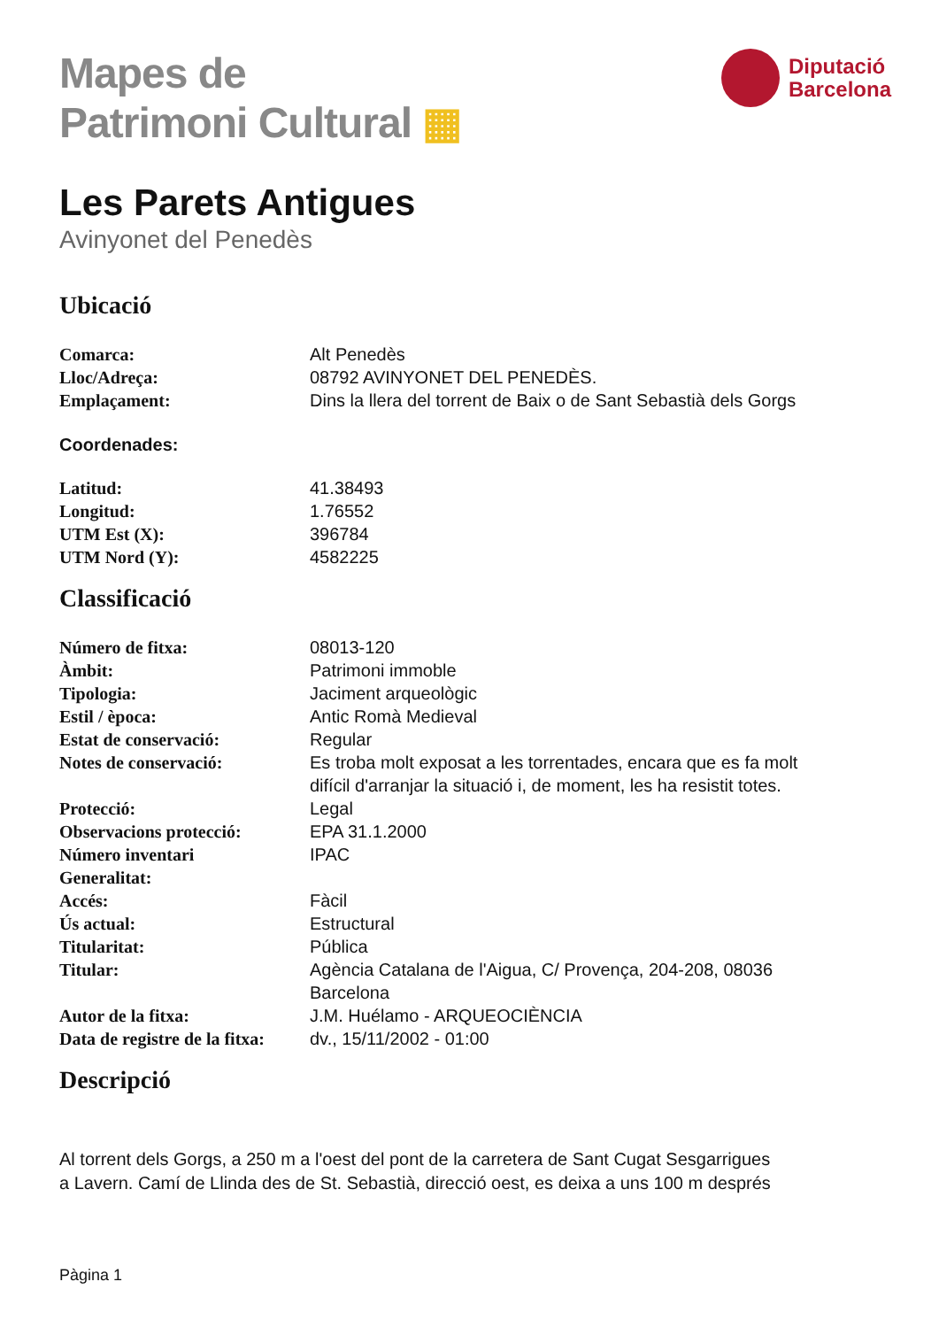Mapes de
Patrimoni Cultural ▦
Diputació
Barcelona
Les Parets Antigues
Avinyonet del Penedès
Ubicació
| Comarca: | Alt Penedès |
| Lloc/Adreça: | 08792 AVINYONET DEL PENEDÈS. |
| Emplaçament: | Dins la llera del torrent de Baix o de Sant Sebastià dels Gorgs |
Coordenades:
| Latitud: | 41.38493 |
| Longitud: | 1.76552 |
| UTM Est (X): | 396784 |
| UTM Nord (Y): | 4582225 |
Classificació
| Número de fitxa: | 08013-120 |
| Àmbit: | Patrimoni immoble |
| Tipologia: | Jaciment arqueològic |
| Estil / època: | Antic Romà Medieval |
| Estat de conservació: | Regular |
| Notes de conservació: | Es troba molt exposat a les torrentades, encara que es fa molt difícil d'arranjar la situació i, de moment, les ha resistit totes. |
| Protecció: | Legal |
| Observacions protecció: | EPA 31.1.2000 |
| Número inventari Generalitat: | IPAC |
| Accés: | Fàcil |
| Ús actual: | Estructural |
| Titularitat: | Pública |
| Titular: | Agència Catalana de l'Aigua, C/ Provença, 204-208, 08036 Barcelona |
| Autor de la fitxa: | J.M. Huélamo - ARQUEOCIÈNCIA |
| Data de registre de la fitxa: | dv., 15/11/2002 - 01:00 |
Descripció
Al torrent dels Gorgs, a 250 m a l'oest del pont de la carretera de Sant Cugat Sesgarrigues
a Lavern. Camí de Llinda des de St. Sebastià, direcció oest, es deixa a uns 100 m després
Pàgina 1